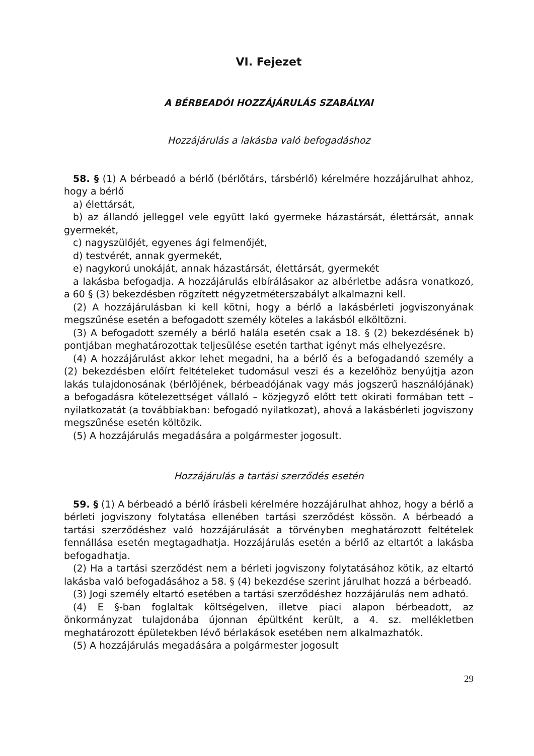VI. Fejezet
A BÉRBEADÓI HOZZÁJÁRULÁS SZABÁLYAI
Hozzájárulás a lakásba való befogadáshoz
58. § (1) A bérbeadó a bérlő (bérlőtárs, társbérlő) kérelmére hozzájárulhat ahhoz, hogy a bérlő
a) élettársát,
b) az állandó jelleggel vele együtt lakó gyermeke házastársát, élettársát, annak gyermekét,
c) nagyszülőjét, egyenes ági felmenőjét,
d) testvérét, annak gyermekét,
e) nagykorú unokáját, annak házastársát, élettársát, gyermekét
a lakásba befogadja. A hozzájárulás elbírálásakor az albérletbe adásra vonatkozó, a 60 § (3) bekezdésben rögzített négyzetméterszabályt alkalmazni kell.
(2) A hozzájárulásban ki kell kötni, hogy a bérlő a lakásbérleti jogviszonyának megszűnése esetén a befogadott személy köteles a lakásból elköltözni.
(3) A befogadott személy a bérlő halála esetén csak a 18. § (2) bekezdésének b) pontjában meghatározottak teljesülése esetén tarthat igényt más elhelyezésre.
(4) A hozzájárulást akkor lehet megadni, ha a bérlő és a befogadandó személy a (2) bekezdésben előírt feltételeket tudomásul veszi és a kezelőhöz benyújtja azon lakás tulajdonosának (bérlőjének, bérbeadójának vagy más jogszerű használójának) a befogadásra kötelezettséget vállaló – közjegyző előtt tett okirati formában tett – nyilatkozatát (a továbbiakban: befogadó nyilatkozat), ahová a lakásbérleti jogviszony megszűnése esetén költözik.
(5) A hozzájárulás megadására a polgármester jogosult.
Hozzájárulás a tartási szerződés esetén
59. § (1) A bérbeadó a bérlő írásbeli kérelmére hozzájárulhat ahhoz, hogy a bérlő a bérleti jogviszony folytatása ellenében tartási szerződést kössön. A bérbeadó a tartási szerződéshez való hozzájárulását a törvényben meghatározott feltételek fennállása esetén megtagadhatja. Hozzájárulás esetén a bérlő az eltartót a lakásba befogadhatja.
(2) Ha a tartási szerződést nem a bérleti jogviszony folytatásához kötik, az eltartó lakásba való befogadásához a 58. § (4) bekezdése szerint járulhat hozzá a bérbeadó.
(3) Jogi személy eltartó esetében a tartási szerződéshez hozzájárulás nem adható.
(4) E §-ban foglaltak költségelven, illetve piaci alapon bérbeadott, az önkormányzat tulajdonába újonnan épültként került, a 4. sz. mellékletben meghatározott épületekben lévő bérlakások esetében nem alkalmazhatók.
(5) A hozzájárulás megadására a polgármester jogosult
29